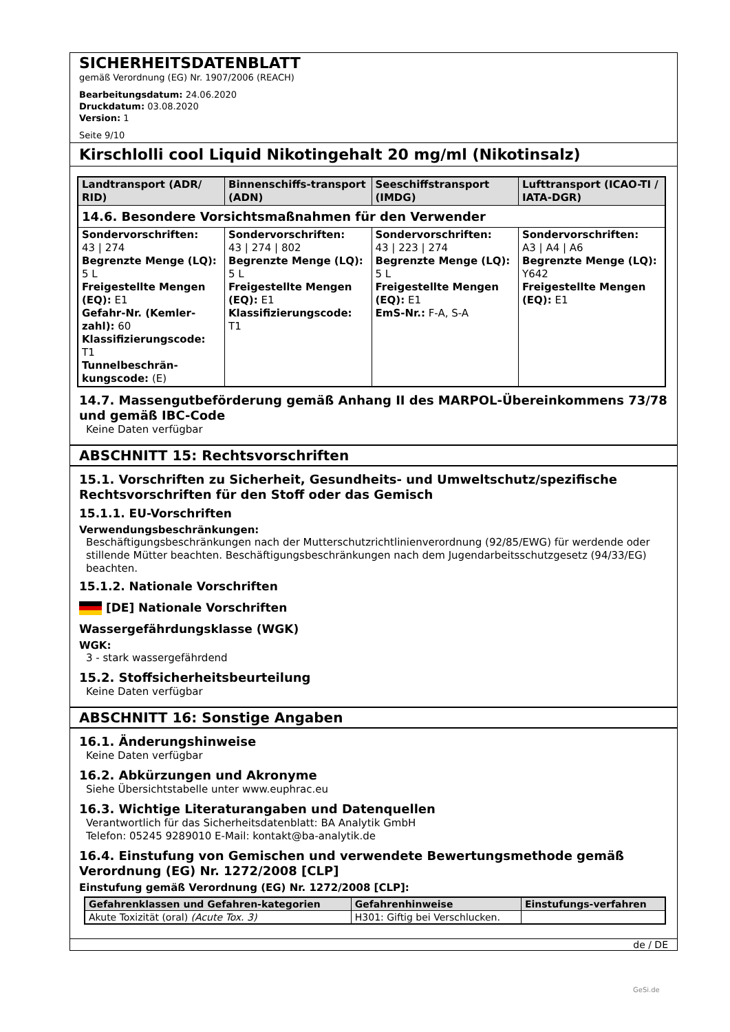SICHERHEITSDATENBLATT
gemäß Verordnung (EG) Nr. 1907/2006 (REACH)
Bearbeitungsdatum: 24.06.2020
Druckdatum: 03.08.2020
Version: 1
Seite 9/10
Kirschlolli cool Liquid Nikotingehalt 20 mg/ml (Nikotinsalz)
| Landtransport (ADR/ RID) | Binnenschiffs-transport (ADN) | Seeschiffstransport (IMDG) | Lufttransport (ICAO-TI / IATA-DGR) |
| --- | --- | --- | --- |
| 14.6. Besondere Vorsichtsmaßnahmen für den Verwender | | | |
| Sondervorschriften: 43 / 274 Begrenzte Menge (LQ): 5 L Freigestellte Mengen (EQ): E1 Gefahr-Nr. (Kemler-zahl): 60 Klassifizierungscode: T1 Tunnelbeschrän-kungscode: (E) | Sondervorschriften: 43 / 274 / 802 Begrenzte Menge (LQ): 5 L Freigestellte Mengen (EQ): E1 Klassifizierungscode: T1 | Sondervorschriften: 43 / 223 / 274 Begrenzte Menge (LQ): 5 L Freigestellte Mengen (EQ): E1 EmS-Nr.: F-A, S-A | Sondervorschriften: A3 / A4 / A6 Begrenzte Menge (LQ): Y642 Freigestellte Mengen (EQ): E1 |
14.7. Massengutbeförderung gemäß Anhang II des MARPOL-Übereinkommens 73/78 und gemäß IBC-Code
Keine Daten verfügbar
ABSCHNITT 15: Rechtsvorschriften
15.1. Vorschriften zu Sicherheit, Gesundheits- und Umweltschutz/spezifische Rechtsvorschriften für den Stoff oder das Gemisch
15.1.1. EU-Vorschriften
Verwendungsbeschränkungen:
Beschäftigungsbeschränkungen nach der Mutterschutzrichtlinienverordnung (92/85/EWG) für werdende oder stillende Mütter beachten. Beschäftigungsbeschränkungen nach dem Jugendarbeitsschutzgesetz (94/33/EG) beachten.
15.1.2. Nationale Vorschriften
[DE] Nationale Vorschriften
Wassergefährdungsklasse (WGK)
WGK:
3 - stark wassergefährdend
15.2. Stoffsicherheitsbeurteilung
Keine Daten verfügbar
ABSCHNITT 16: Sonstige Angaben
16.1. Änderungshinweise
Keine Daten verfügbar
16.2. Abkürzungen und Akronyme
Siehe Übersichtstabelle unter www.euphrac.eu
16.3. Wichtige Literaturangaben und Datenquellen
Verantwortlich für das Sicherheitsdatenblatt: BA Analytik GmbH
Telefon: 05245 9289010 E-Mail: kontakt@ba-analytik.de
16.4. Einstufung von Gemischen und verwendete Bewertungsmethode gemäß Verordnung (EG) Nr. 1272/2008 [CLP]
Einstufung gemäß Verordnung (EG) Nr. 1272/2008 [CLP]:
| Gefahrenklassen und Gefahren-kategorien | Gefahrenhinweise | Einstufungs-verfahren |
| --- | --- | --- |
| Akute Toxizität (oral) (Acute Tox. 3) | H301: Giftig bei Verschlucken. | |
de / DE
GeSi.de